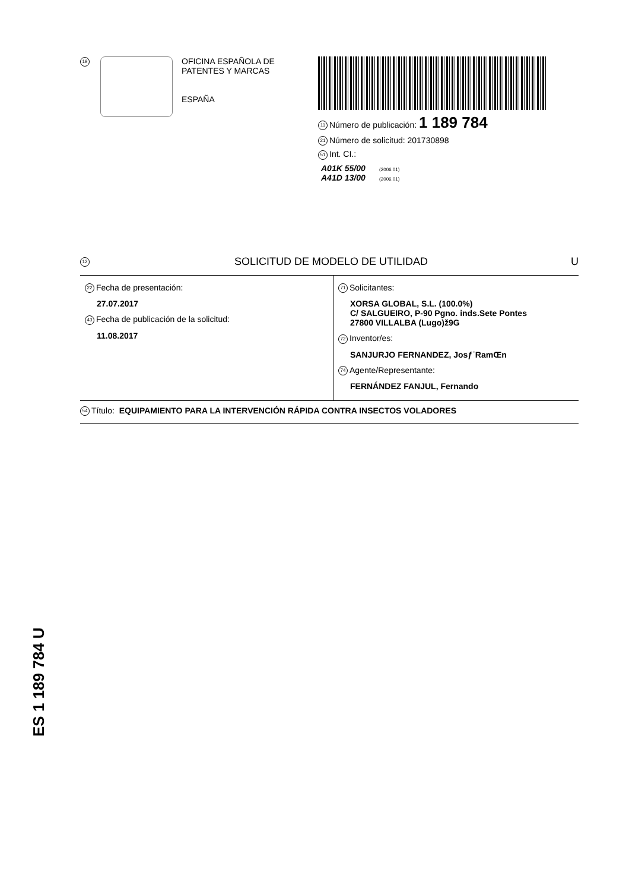19
OFICINA ESPAÑOLA DE
PATENTES Y MARCAS
ESPAÑA
11 Número de publicación: 1 189 784
21 Número de solicitud: 201730898
51 Int. CI.:
A01K 55/00 (2006.01)
A41D 13/00 (2006.01)
12 SOLICITUD DE MODELO DE UTILIDAD U
22 Fecha de presentación:
27.07.2017
43 Fecha de publicación de la solicitud:
11.08.2017
71 Solicitantes:
XORSA GLOBAL, S.L. (100.0%)
C/ SALGUEIRO, P-90 Pgno. inds.Sete Pontes
27800 VILLALBA (Lugo)ž9G
72 Inventor/es:
SANJURJO FERNANDEZ, Josƒ˙RamŒn
74 Agente/Representante:
FERNÁNDEZ FANJUL, Fernando
54 Título: EQUIPAMIENTO PARA LA INTERVENCIÓN RÁPIDA CONTRA INSECTOS VOLADORES
ES 1 189 784 U